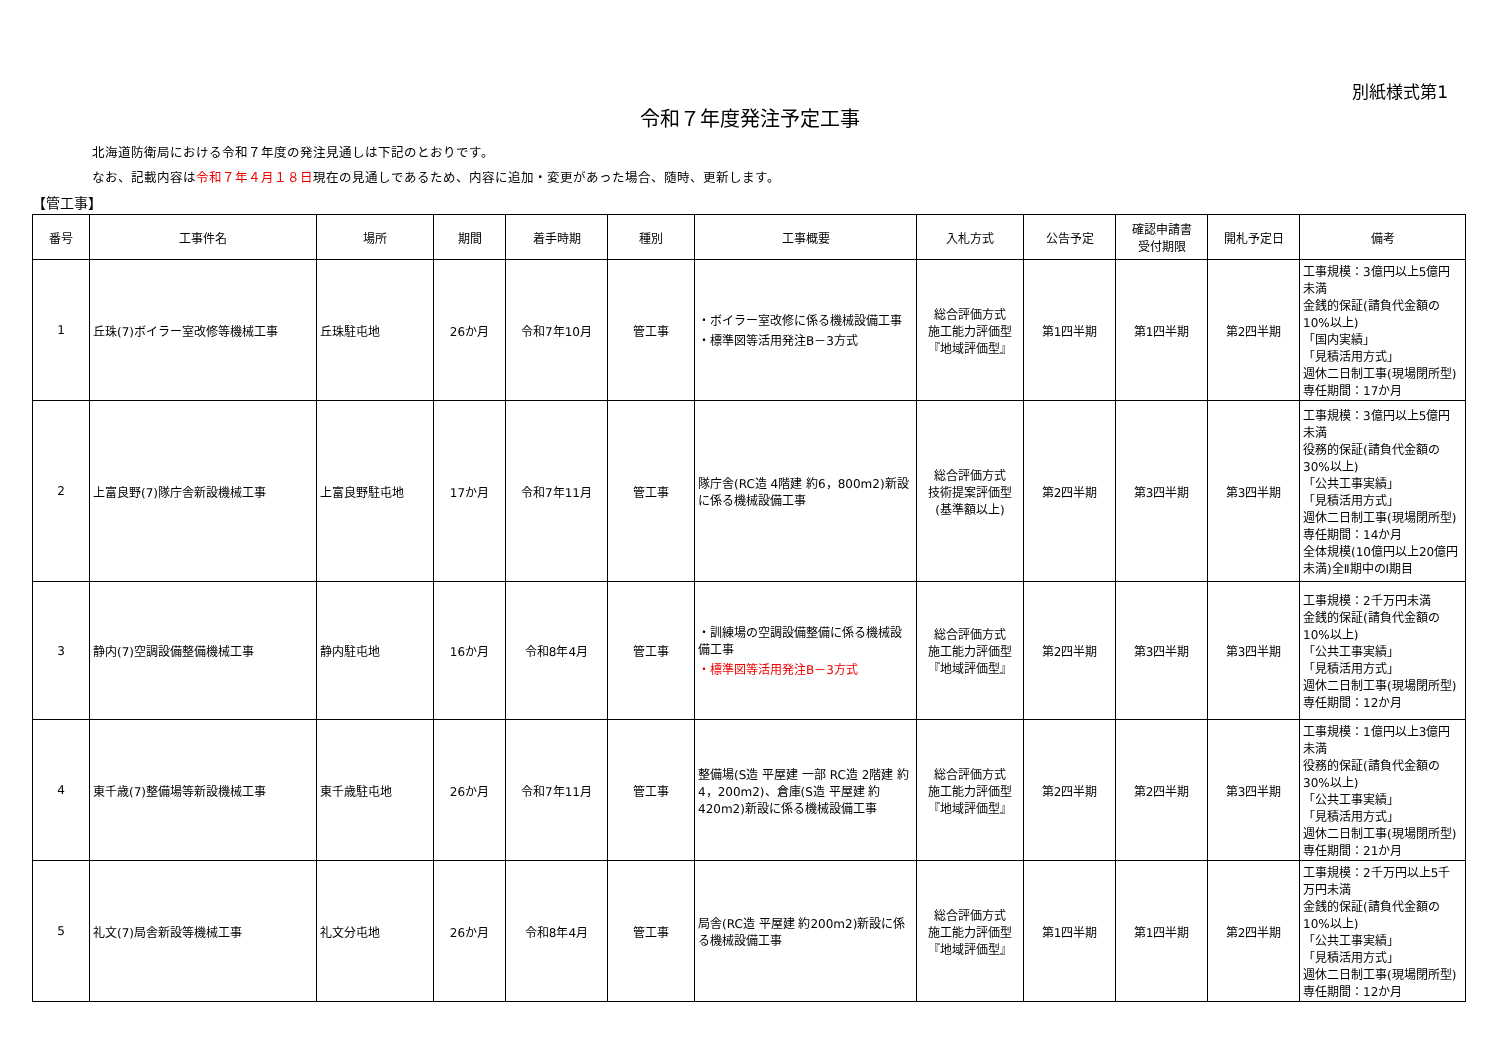別紙様式第1
令和７年度発注予定工事
北海道防衛局における令和７年度の発注見通しは下記のとおりです。
なお、記載内容は令和７年４月１８日現在の見通しであるため、内容に追加・変更があった場合、随時、更新します。
【管工事】
| 番号 | 工事件名 | 場所 | 期間 | 着手時期 | 種別 | 工事概要 | 入札方式 | 公告予定 | 確認申請書 受付期限 | 開札予定日 | 備考 |
| --- | --- | --- | --- | --- | --- | --- | --- | --- | --- | --- | --- |
| 1 | 丘珠(7)ボイラー室改修等機械工事 | 丘珠駐屯地 | 26か月 | 令和7年10月 | 管工事 | ・ボイラー室改修に係る機械設備工事 ・標準図等活用発注B－3方式 | 総合評価方式 施工能力評価型 『地域評価型』 | 第1四半期 | 第1四半期 | 第2四半期 | 工事規模：3億円以上5億円未満 金銭的保証(請負代金額の10%以上) 「国内実績」 「見積活用方式」 週休二日制工事(現場閉所型) 専任期間：17か月 |
| 2 | 上富良野(7)隊庁舎新設機械工事 | 上富良野駐屯地 | 17か月 | 令和7年11月 | 管工事 | 隊庁舎(RC造 4階建 約6，800m2)新設に係る機械設備工事 | 総合評価方式 技術提案評価型 (基準額以上) | 第2四半期 | 第3四半期 | 第3四半期 | 工事規模：3億円以上5億円未満 役務的保証(請負代金額の30%以上) 「公共工事実績」 「見積活用方式」 週休二日制工事(現場閉所型) 専任期間：14か月 全体規模(10億円以上20億円未満)全Ⅱ期中のⅠ期目 |
| 3 | 静内(7)空調設備整備機械工事 | 静内駐屯地 | 16か月 | 令和8年4月 | 管工事 | ・訓練場の空調設備整備に係る機械設備工事 ・標準図等活用発注B－3方式 | 総合評価方式 施工能力評価型 『地域評価型』 | 第2四半期 | 第3四半期 | 第3四半期 | 工事規模：2千万円未満 金銭的保証(請負代金額の10%以上) 「公共工事実績」 「見積活用方式」 週休二日制工事(現場閉所型) 専任期間：12か月 |
| 4 | 東千歳(7)整備場等新設機械工事 | 東千歳駐屯地 | 26か月 | 令和7年11月 | 管工事 | 整備場(S造 平屋建 一部 RC造 2階建 約4，200m2)、倉庫(S造 平屋建 約420m2)新設に係る機械設備工事 | 総合評価方式 施工能力評価型 『地域評価型』 | 第2四半期 | 第2四半期 | 第3四半期 | 工事規模：1億円以上3億円未満 役務的保証(請負代金額の30%以上) 「公共工事実績」 「見積活用方式」 週休二日制工事(現場閉所型) 専任期間：21か月 |
| 5 | 礼文(7)局舎新設等機械工事 | 礼文分屯地 | 26か月 | 令和8年4月 | 管工事 | 局舎(RC造 平屋建 約200m2)新設に係る機械設備工事 | 総合評価方式 施工能力評価型 『地域評価型』 | 第1四半期 | 第1四半期 | 第2四半期 | 工事規模：2千万円以上5千万円未満 金銭的保証(請負代金額の10%以上) 「公共工事実績」 「見積活用方式」 週休二日制工事(現場閉所型) 専任期間：12か月 |